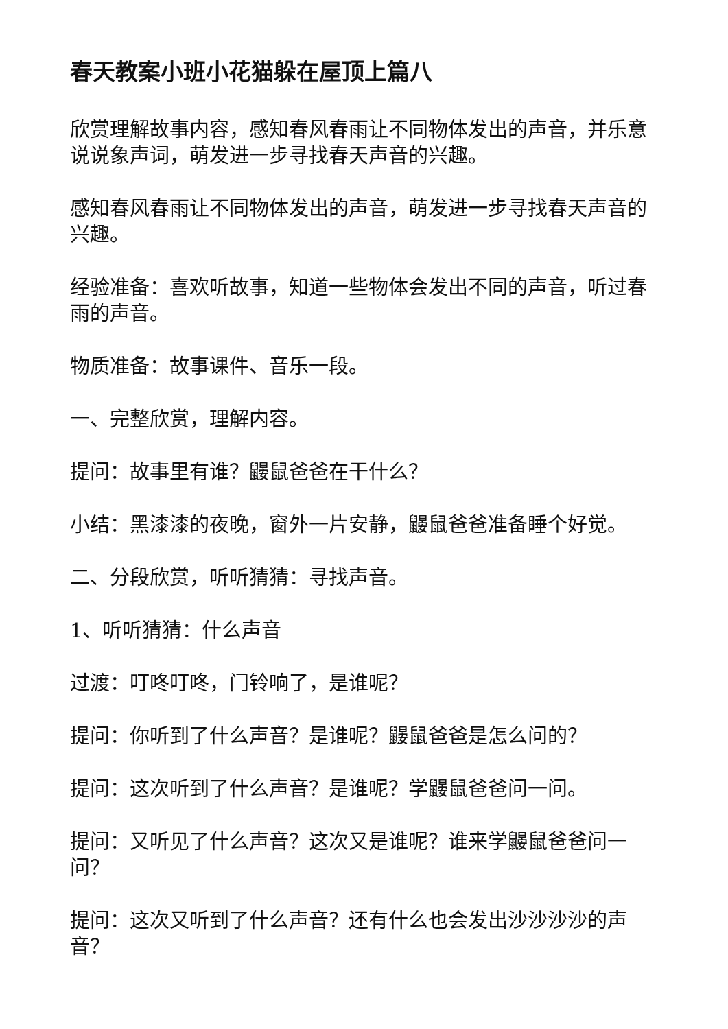春天教案小班小花猫躲在屋顶上篇八
欣赏理解故事内容，感知春风春雨让不同物体发出的声音，并乐意说说象声词，萌发进一步寻找春天声音的兴趣。
感知春风春雨让不同物体发出的声音，萌发进一步寻找春天声音的兴趣。
经验准备：喜欢听故事，知道一些物体会发出不同的声音，听过春雨的声音。
物质准备：故事课件、音乐一段。
一、完整欣赏，理解内容。
提问：故事里有谁？鼹鼠爸爸在干什么？
小结：黑漆漆的夜晚，窗外一片安静，鼹鼠爸爸准备睡个好觉。
二、分段欣赏，听听猜猜：寻找声音。
1、听听猜猜：什么声音
过渡：叮咚叮咚，门铃响了，是谁呢？
提问：你听到了什么声音？是谁呢？鼹鼠爸爸是怎么问的？
提问：这次听到了什么声音？是谁呢？学鼹鼠爸爸问一问。
提问：又听见了什么声音？这次又是谁呢？谁来学鼹鼠爸爸问一问？
提问：这次又听到了什么声音？还有什么也会发出沙沙沙沙的声音？